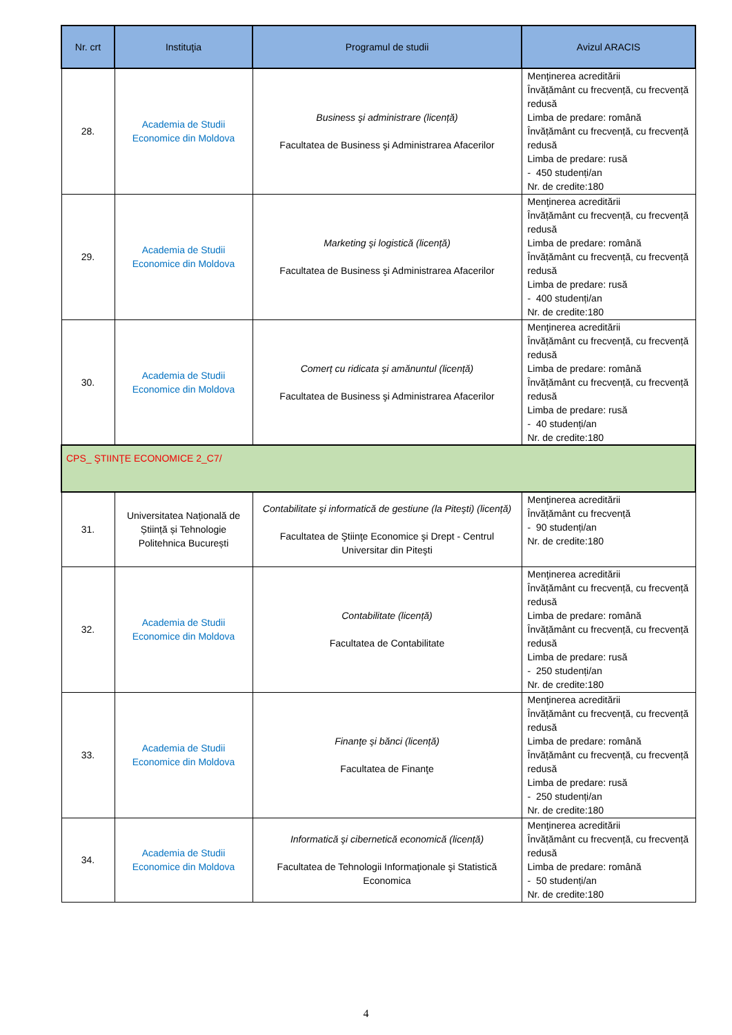| Nr. crt | Instituţia | Programul de studii | Avizul ARACIS |
| --- | --- | --- | --- |
| 28. | Academia de Studii Economice din Moldova | Business şi administrare (licență) Facultatea de Business şi Administrarea Afacerilor | Menţinerea acreditării Învățământ cu frecvență, cu frecvență redusă Limba de predare: română Învățământ cu frecvență, cu frecvență redusă Limba de predare: rusă - 450 studenți/an Nr. de credite:180 |
| 29. | Academia de Studii Economice din Moldova | Marketing şi logistică (licență) Facultatea de Business şi Administrarea Afacerilor | Menţinerea acreditării Învățământ cu frecvență, cu frecvență redusă Limba de predare: română Învățământ cu frecvență, cu frecvență redusă Limba de predare: rusă - 400 studenți/an Nr. de credite:180 |
| 30. | Academia de Studii Economice din Moldova | Comerț cu ridicata şi amănuntul (licență) Facultatea de Business şi Administrarea Afacerilor | Menţinerea acreditării Învățământ cu frecvență, cu frecvență redusă Limba de predare: română Învățământ cu frecvență, cu frecvență redusă Limba de predare: rusă - 40 studenți/an Nr. de credite:180 |
| CPS_ ŞTIINŢE ECONOMICE 2_C7/ | | | |
| 31. | Universitatea Națională de Știință și Tehnologie Politehnica București | Contabilitate şi informatică de gestiune (la Piteşti) (licență) Facultatea de Ştiinţe Economice şi Drept - Centrul Universitar din Piteşti | Menţinerea acreditării Învățământ cu frecvență - 90 studenți/an Nr. de credite:180 |
| 32. | Academia de Studii Economice din Moldova | Contabilitate (licență) Facultatea de Contabilitate | Menţinerea acreditării Învățământ cu frecvență, cu frecvență redusă Limba de predare: română Învățământ cu frecvență, cu frecvență redusă Limba de predare: rusă - 250 studenți/an Nr. de credite:180 |
| 33. | Academia de Studii Economice din Moldova | Finanţe şi bănci (licență) Facultatea de Finanţe | Menţinerea acreditării Învățământ cu frecvență, cu frecvență redusă Limba de predare: română Învățământ cu frecvență, cu frecvență redusă Limba de predare: rusă - 250 studenți/an Nr. de credite:180 |
| 34. | Academia de Studii Economice din Moldova | Informatică şi cibernetică economică (licență) Facultatea de Tehnologii Informaţionale şi Statistică Economica | Menţinerea acreditării Învățământ cu frecvență, cu frecvență redusă Limba de predare: română - 50 studenți/an Nr. de credite:180 |
4